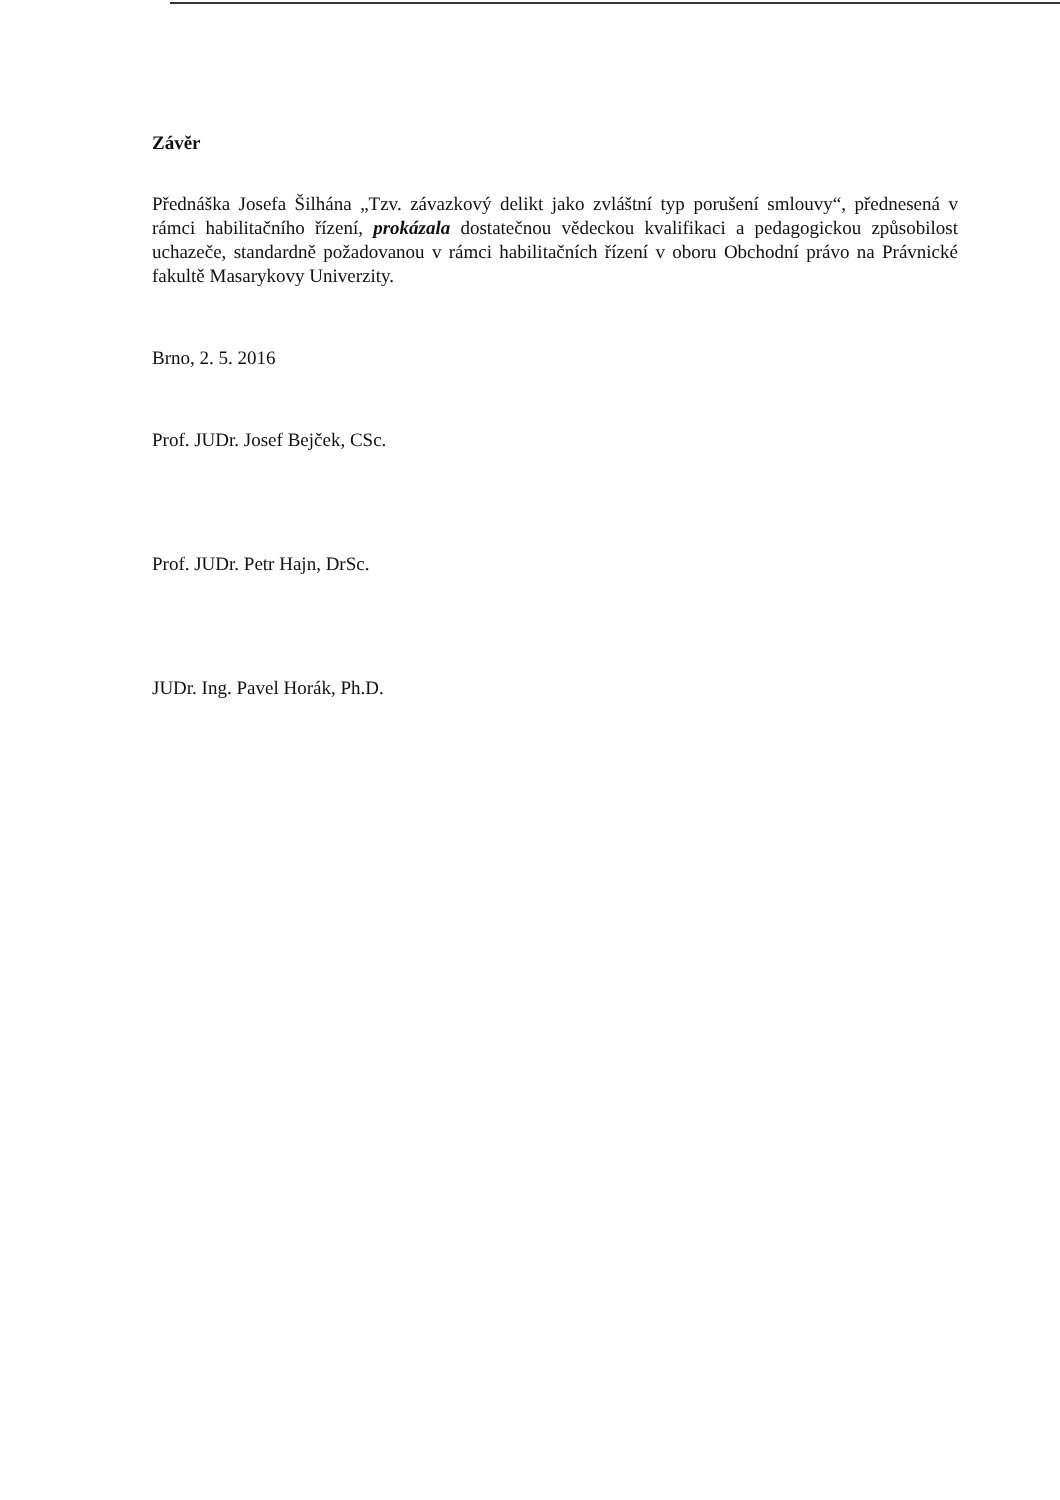Závěr
Přednáška Josefa Šilhána „Tzv. závazkový delikt jako zvláštní typ porušení smlouvy“, přednesená v rámci habilitačního řízení, prokázala dostatečnou vědeckou kvalifikaci a pedagogickou způsobilost uchazeče, standardně požadovanou v rámci habilitačních řízení v oboru Obchodní právo na Právnické fakultě Masarykovy Univerzity.
Brno, 2. 5. 2016
Prof. JUDr. Josef Bejček, CSc.
Prof. JUDr. Petr Hajn, DrSc.
JUDr. Ing. Pavel Horák, Ph.D.